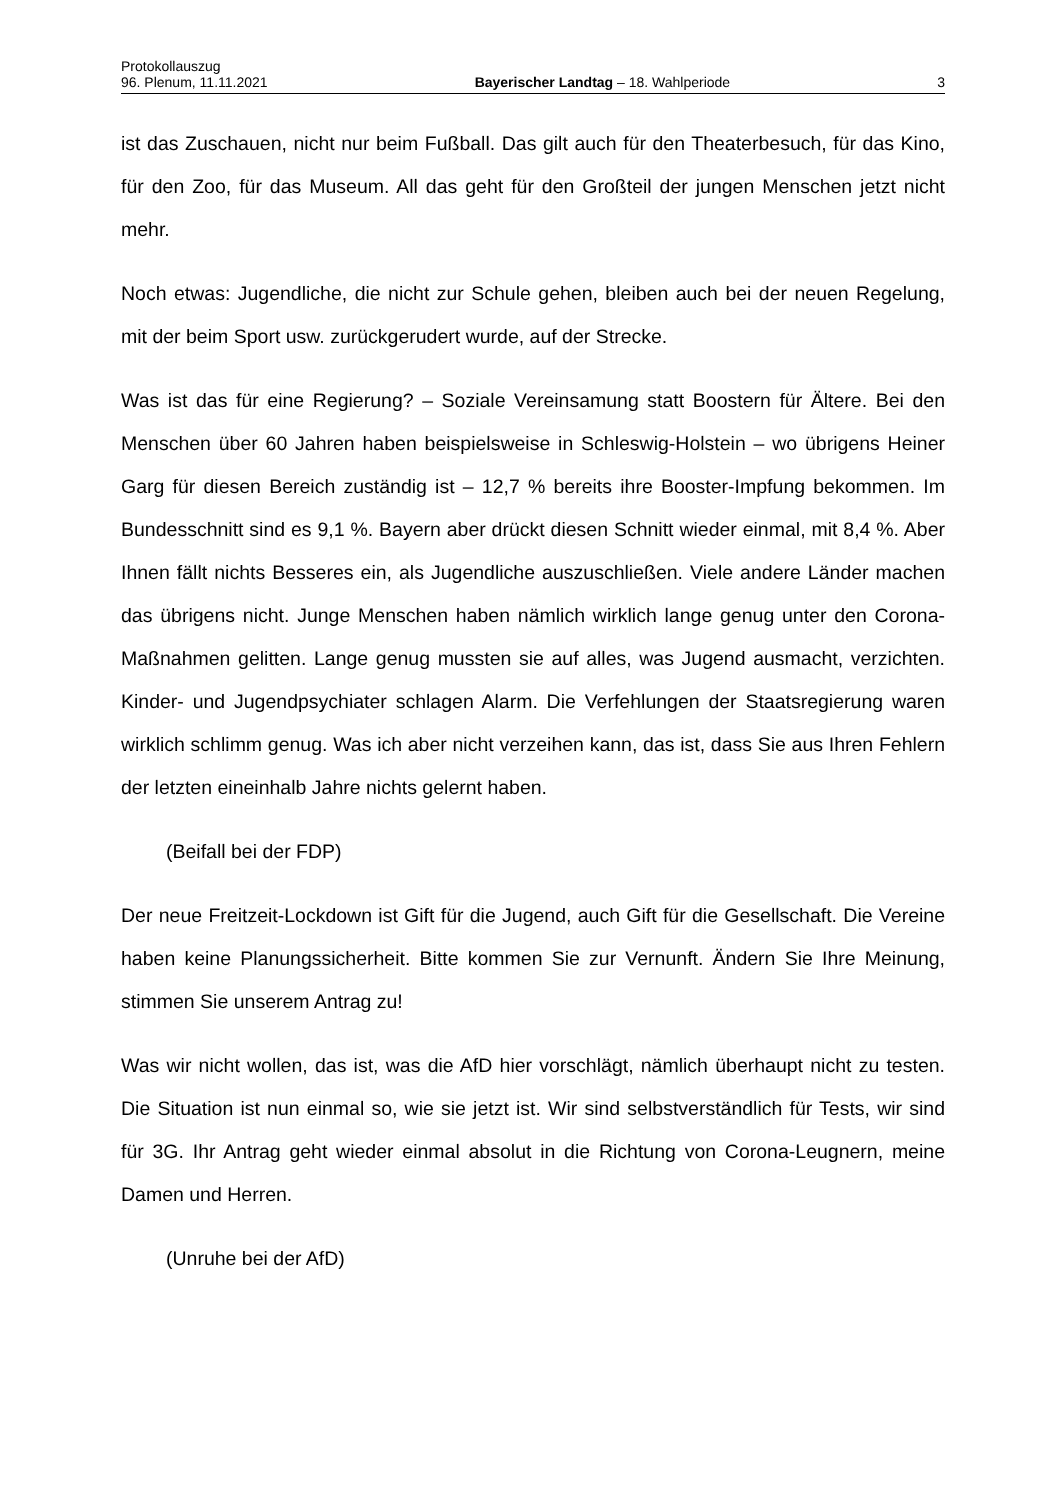Protokollauszug
96. Plenum, 11.11.2021 Bayerischer Landtag – 18. Wahlperiode 3
ist das Zuschauen, nicht nur beim Fußball. Das gilt auch für den Theaterbesuch, für das Kino, für den Zoo, für das Museum. All das geht für den Großteil der jungen Menschen jetzt nicht mehr.
Noch etwas: Jugendliche, die nicht zur Schule gehen, bleiben auch bei der neuen Regelung, mit der beim Sport usw. zurückgerudert wurde, auf der Strecke.
Was ist das für eine Regierung? – Soziale Vereinsamung statt Boostern für Ältere. Bei den Menschen über 60 Jahren haben beispielsweise in Schleswig-Holstein – wo übrigens Heiner Garg für diesen Bereich zuständig ist – 12,7 % bereits ihre Booster-Impfung bekommen. Im Bundesschnitt sind es 9,1 %. Bayern aber drückt diesen Schnitt wieder einmal, mit 8,4 %. Aber Ihnen fällt nichts Besseres ein, als Jugendliche auszuschließen. Viele andere Länder machen das übrigens nicht. Junge Menschen haben nämlich wirklich lange genug unter den Corona-Maßnahmen gelitten. Lange genug mussten sie auf alles, was Jugend ausmacht, verzichten. Kinder- und Jugendpsychiater schlagen Alarm. Die Verfehlungen der Staatsregierung waren wirklich schlimm genug. Was ich aber nicht verzeihen kann, das ist, dass Sie aus Ihren Fehlern der letzten eineinhalb Jahre nichts gelernt haben.
(Beifall bei der FDP)
Der neue Freitzeit-Lockdown ist Gift für die Jugend, auch Gift für die Gesellschaft. Die Vereine haben keine Planungssicherheit. Bitte kommen Sie zur Vernunft. Ändern Sie Ihre Meinung, stimmen Sie unserem Antrag zu!
Was wir nicht wollen, das ist, was die AfD hier vorschlägt, nämlich überhaupt nicht zu testen. Die Situation ist nun einmal so, wie sie jetzt ist. Wir sind selbstverständlich für Tests, wir sind für 3G. Ihr Antrag geht wieder einmal absolut in die Richtung von Corona-Leugnern, meine Damen und Herren.
(Unruhe bei der AfD)